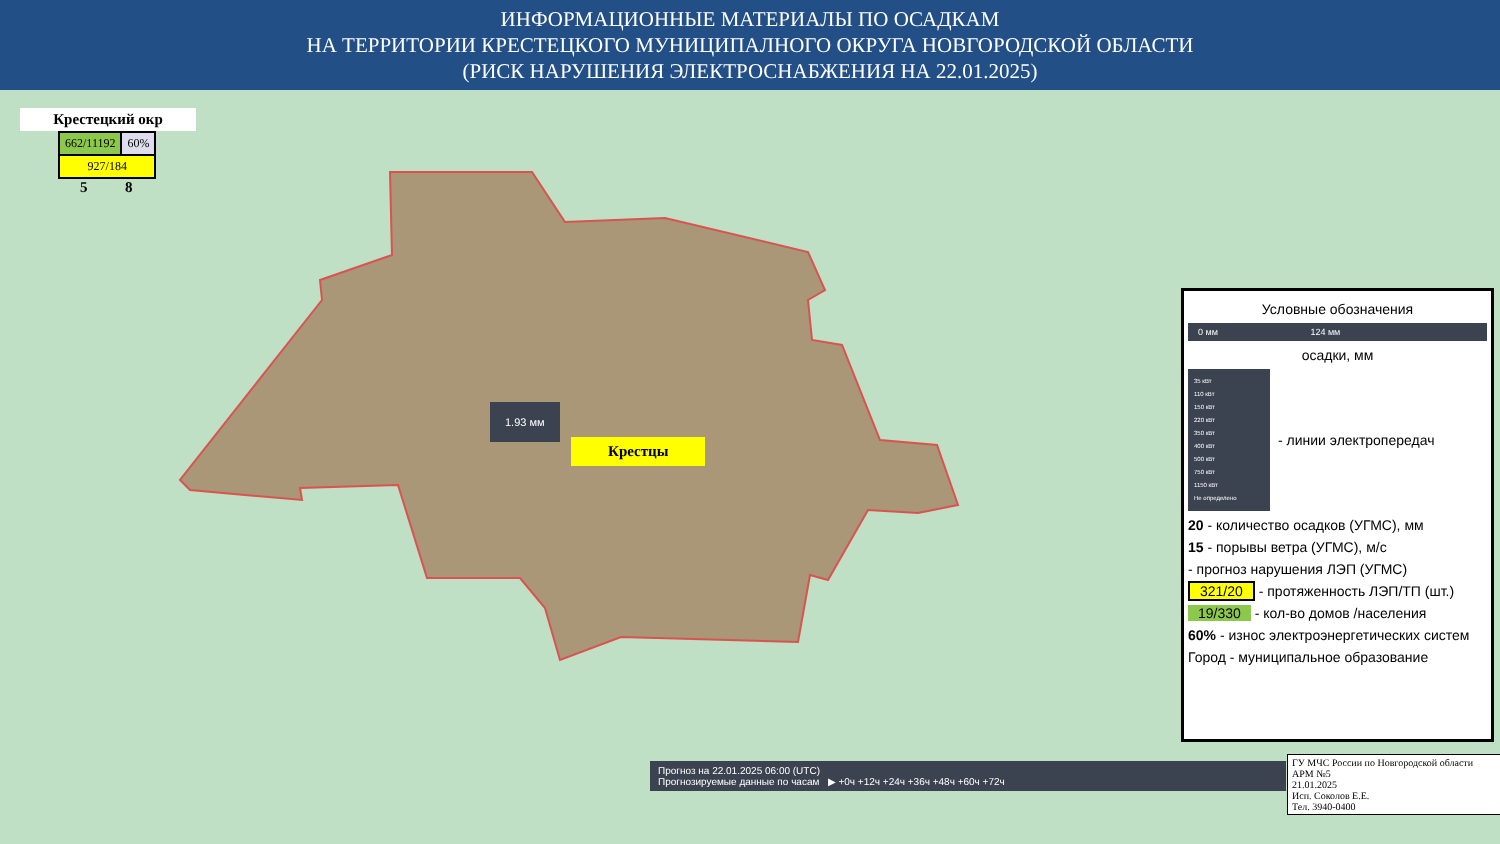ИНФОРМАЦИОННЫЕ МАТЕРИАЛЫ ПО ОСАДКАМ
НА ТЕРРИТОРИИ КРЕСТЕЦКОГО МУНИЦИПАЛНОГО ОКРУГА НОВГОРОДСКОЙ ОБЛАСТИ
(РИСК НАРУШЕНИЯ ЭЛЕКТРОСНАБЖЕНИЯ НА 22.01.2025)
Крестецкий окр
| 662/11192 | 60% |
| 927/184 | |
5 8
1.93 мм
Крестцы
Условные обозначения
0 мм 124 мм
осадки, мм
35 кВт
110 кВт
150 кВт
220 кВт
350 кВт
400 кВт
500 кВт
750 кВт
1150 кВт
Не определено
- линии электропередач
20 - количество осадков (УГМС), мм
15 - порывы ветра (УГМС), м/с
- прогноз нарушения ЛЭП (УГМС)
321/20 - протяженность ЛЭП/ТП (шт.)
19/330 - кол-во домов /населения
60% - износ электроэнергетических систем
Город - муниципальное образование
Прогноз на 22.01.2025 06:00 (UTC)
Прогнозируемые данные по часам ▶ +0ч +12ч +24ч +36ч +48ч +60ч +72ч
ГУ МЧС России по Новгородской области
АРМ №5
21.01.2025
Исп. Соколов Е.Е.
Тел. 3940-0400